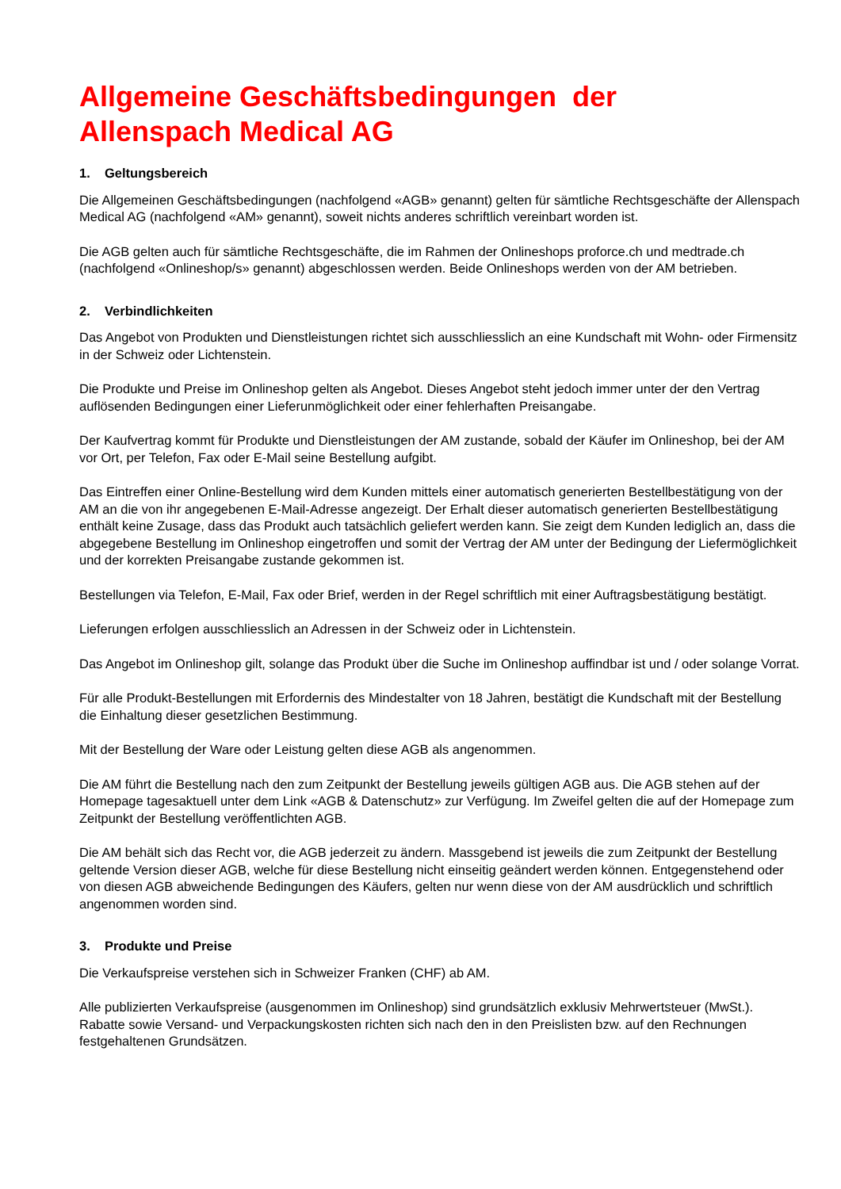Allgemeine Geschäftsbedingungen der
Allenspach Medical AG
1. Geltungsbereich
Die Allgemeinen Geschäftsbedingungen (nachfolgend «AGB» genannt) gelten für sämtliche Rechtsgeschäfte der Allenspach Medical AG (nachfolgend «AM» genannt), soweit nichts anderes schriftlich vereinbart worden ist.
Die AGB gelten auch für sämtliche Rechtsgeschäfte, die im Rahmen der Onlineshops proforce.ch und medtrade.ch (nachfolgend «Onlineshop/s» genannt) abgeschlossen werden. Beide Onlineshops werden von der AM betrieben.
2. Verbindlichkeiten
Das Angebot von Produkten und Dienstleistungen richtet sich ausschliesslich an eine Kundschaft mit Wohn- oder Firmensitz in der Schweiz oder Lichtenstein.
Die Produkte und Preise im Onlineshop gelten als Angebot. Dieses Angebot steht jedoch immer unter der den Vertrag auflösenden Bedingungen einer Lieferunmöglichkeit oder einer fehlerhaften Preisangabe.
Der Kaufvertrag kommt für Produkte und Dienstleistungen der AM zustande, sobald der Käufer im Onlineshop, bei der AM vor Ort, per Telefon, Fax oder E-Mail seine Bestellung aufgibt.
Das Eintreffen einer Online-Bestellung wird dem Kunden mittels einer automatisch generierten Bestellbestätigung von der AM an die von ihr angegebenen E-Mail-Adresse angezeigt. Der Erhalt dieser automatisch generierten Bestellbestätigung enthält keine Zusage, dass das Produkt auch tatsächlich geliefert werden kann. Sie zeigt dem Kunden lediglich an, dass die abgegebene Bestellung im Onlineshop eingetroffen und somit der Vertrag der AM unter der Bedingung der Liefermöglichkeit und der korrekten Preisangabe zustande gekommen ist.
Bestellungen via Telefon, E-Mail, Fax oder Brief, werden in der Regel schriftlich mit einer Auftragsbestätigung bestätigt.
Lieferungen erfolgen ausschliesslich an Adressen in der Schweiz oder in Lichtenstein.
Das Angebot im Onlineshop gilt, solange das Produkt über die Suche im Onlineshop auffindbar ist und / oder solange Vorrat.
Für alle Produkt-Bestellungen mit Erfordernis des Mindestalter von 18 Jahren, bestätigt die Kundschaft mit der Bestellung die Einhaltung dieser gesetzlichen Bestimmung.
Mit der Bestellung der Ware oder Leistung gelten diese AGB als angenommen.
Die AM führt die Bestellung nach den zum Zeitpunkt der Bestellung jeweils gültigen AGB aus. Die AGB stehen auf der Homepage tagesaktuell unter dem Link «AGB & Datenschutz» zur Verfügung. Im Zweifel gelten die auf der Homepage zum Zeitpunkt der Bestellung veröffentlichten AGB.
Die AM behält sich das Recht vor, die AGB jederzeit zu ändern. Massgebend ist jeweils die zum Zeitpunkt der Bestellung geltende Version dieser AGB, welche für diese Bestellung nicht einseitig geändert werden können. Entgegenstehend oder von diesen AGB abweichende Bedingungen des Käufers, gelten nur wenn diese von der AM ausdrücklich und schriftlich angenommen worden sind.
3. Produkte und Preise
Die Verkaufspreise verstehen sich in Schweizer Franken (CHF) ab AM.
Alle publizierten Verkaufspreise (ausgenommen im Onlineshop) sind grundsätzlich exklusiv Mehrwertsteuer (MwSt.). Rabatte sowie Versand- und Verpackungskosten richten sich nach den in den Preislisten bzw. auf den Rechnungen festgehaltenen Grundsätzen.